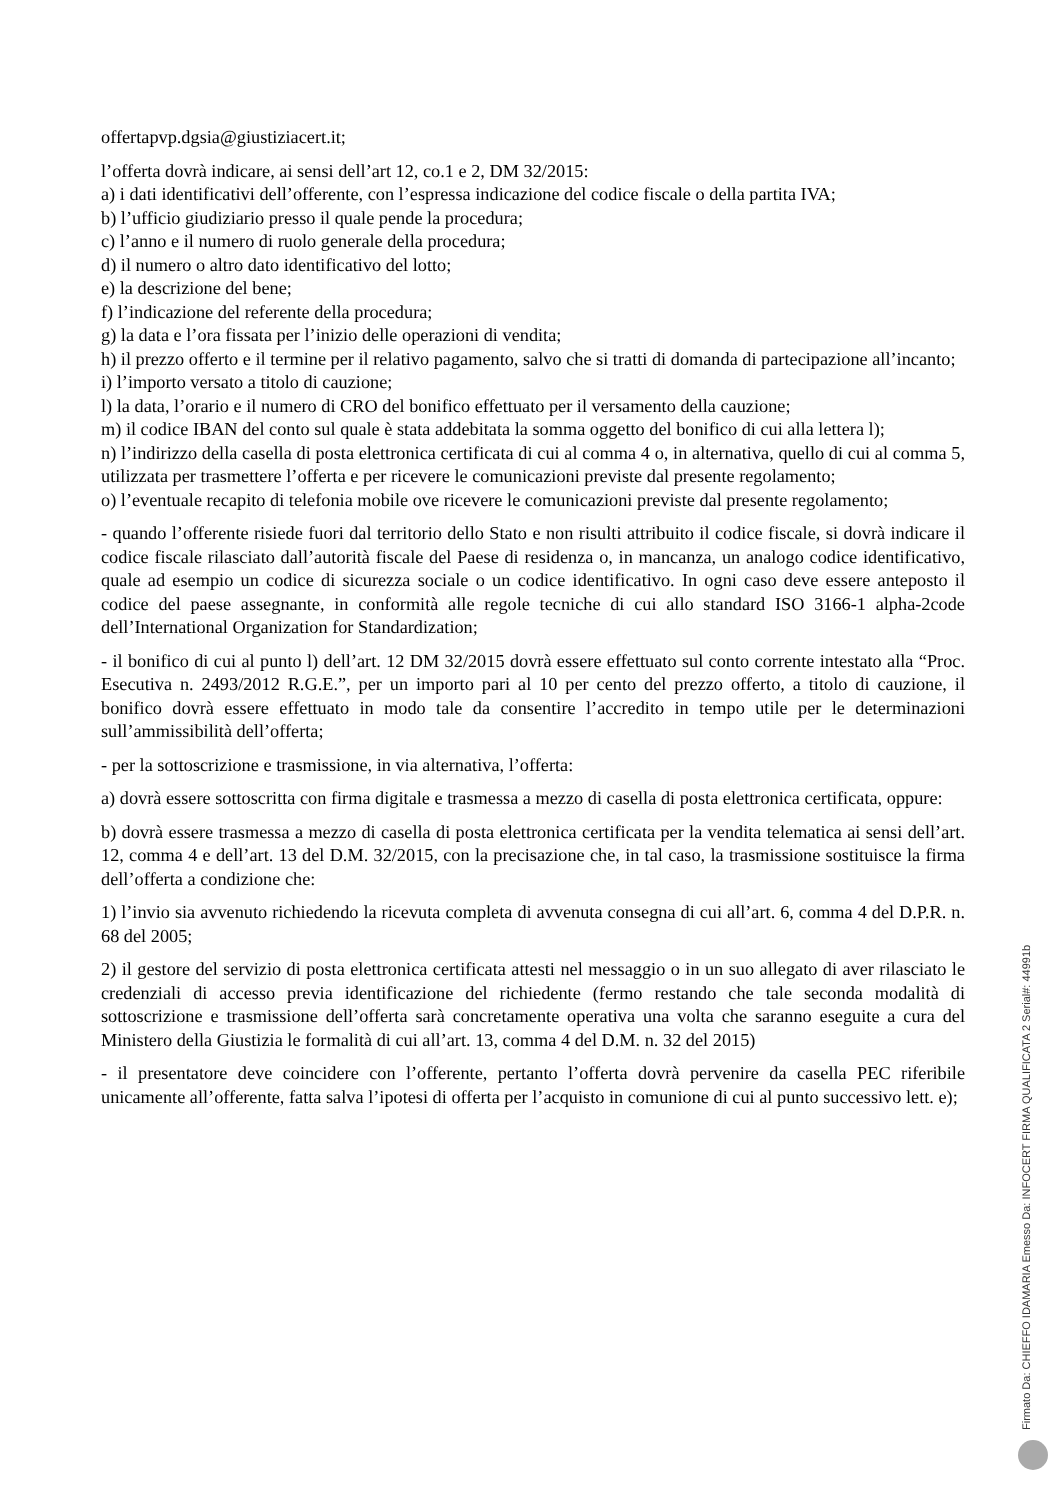offertapvp.dgsia@giustiziacert.it;
l’offerta dovrà indicare, ai sensi dell’art 12, co.1 e 2, DM 32/2015:
a) i dati identificativi dell’offerente, con l’espressa indicazione del codice fiscale o della partita IVA;
b) l’ufficio giudiziario presso il quale pende la procedura;
c) l’anno e il numero di ruolo generale della procedura;
d) il numero o altro dato identificativo del lotto;
e) la descrizione del bene;
f) l’indicazione del referente della procedura;
g) la data e l’ora fissata per l’inizio delle operazioni di vendita;
h) il prezzo offerto e il termine per il relativo pagamento, salvo che si tratti di domanda di partecipazione all’incanto;
i) l’importo versato a titolo di cauzione;
l) la data, l’orario e il numero di CRO del bonifico effettuato per il versamento della cauzione;
m) il codice IBAN del conto sul quale è stata addebitata la somma oggetto del bonifico di cui alla lettera l);
n) l’indirizzo della casella di posta elettronica certificata di cui al comma 4 o, in alternativa, quello di cui al comma 5, utilizzata per trasmettere l’offerta e per ricevere le comunicazioni previste dal presente regolamento;
o) l’eventuale recapito di telefonia mobile ove ricevere le comunicazioni previste dal presente regolamento;
- quando l’offerente risiede fuori dal territorio dello Stato e non risulti attribuito il codice fiscale, si dovrà indicare il codice fiscale rilasciato dall’autorità fiscale del Paese di residenza o, in mancanza, un analogo codice identificativo, quale ad esempio un codice di sicurezza sociale o un codice identificativo. In ogni caso deve essere anteposto il codice del paese assegnante, in conformità alle regole tecniche di cui allo standard ISO 3166-1 alpha-2code dell’International Organization for Standardization;
- il bonifico di cui al punto l) dell’art. 12 DM 32/2015 dovrà essere effettuato sul conto corrente intestato alla “Proc. Esecutiva n. 2493/2012 R.G.E.”, per un importo pari al 10 per cento del prezzo offerto, a titolo di cauzione, il bonifico dovrà essere effettuato in modo tale da consentire l’accredito in tempo utile per le determinazioni sull’ammissibilità dell’offerta;
- per la sottoscrizione e trasmissione, in via alternativa, l’offerta:
a) dovrà essere sottoscritta con firma digitale e trasmessa a mezzo di casella di posta elettronica certificata, oppure:
b) dovrà essere trasmessa a mezzo di casella di posta elettronica certificata per la vendita telematica ai sensi dell’art. 12, comma 4 e dell’art. 13 del D.M. 32/2015, con la precisazione che, in tal caso, la trasmissione sostituisce la firma dell’offerta a condizione che:
1) l’invio sia avvenuto richiedendo la ricevuta completa di avvenuta consegna di cui all’art. 6, comma 4 del D.P.R. n. 68 del 2005;
2) il gestore del servizio di posta elettronica certificata attesti nel messaggio o in un suo allegato di aver rilasciato le credenziali di accesso previa identificazione del richiedente (fermo restando che tale seconda modalità di sottoscrizione e trasmissione dell’offerta sarà concretamente operativa una volta che saranno eseguite a cura del Ministero della Giustizia le formalità di cui all’art. 13, comma 4 del D.M. n. 32 del 2015)
- il presentatore deve coincidere con l’offerente, pertanto l’offerta dovrà pervenire da casella PEC riferibile unicamente all’offerente, fatta salva l’ipotesi di offerta per l’acquisto in comunione di cui al punto successivo lett. e);
Firmato Da: CHIEFFO IDAMARIA Emesso Da: INFOCERT FIRMA QUALIFICATA 2 Serial#: 44991b